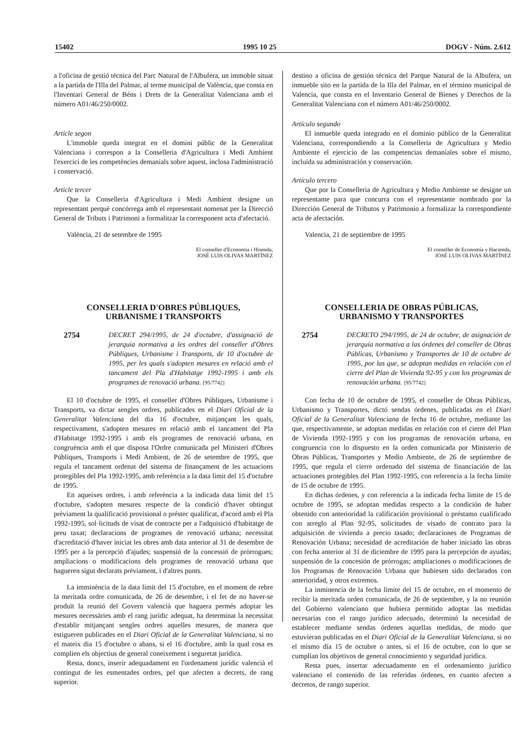15402 1995 10 25 DOGV - Núm. 2.612
a l'oficina de gestió tècnica del Parc Natural de l'Albufera, un immoble situat a la partida de l'Illa del Palmar, al terme municipal de València, que consta en l'Inventari General de Béns i Drets de la Generalitat Valenciana amb el número A01/46/250/0002.
Article segon
L'immoble queda integrat en el domini públic de la Generalitat Valenciana i correspon a la Conselleria d'Agricultura i Medi Ambient l'exercici de les competències demanials sobre aquest, inclosa l'administració i conservació.
Article tercer
Que la Conselleria d'Agricultura i Medi Ambient designe un representant perquè concórrega amb el representant nomenat per la Direcció General de Tributs i Patrimoni a formalitzar la corresponent acta d'afectació.
València, 21 de setembre de 1995
El conseller d'Economia i Hisenda,
JOSÉ LUIS OLIVAS MARTÍNEZ
CONSELLERIA D'OBRES PÚBLIQUES,
URBANISME I TRANSPORTS
2754 DECRET 294/1995, de 24 d'octubre, d'assignació de jerarquia normativa a les ordres del conseller d'Obres Públiques, Urbanisme i Transports, de 10 d'octubre de 1995, per les quals s'adopten mesures en relació amb el tancament del Pla d'Habitatge 1992-1995 i amb els programes de renovació urbana. [95/7742]
El 10 d'octubre de 1995, el conseller d'Obres Públiques, Urbanisme i Transports, va dictar sengles ordres, publicades en el Diari Oficial de la Generalitat Valenciana del dia 16 d'octubre, mitjançant les quals, respectivament, s'adopten mesures en relació amb el tancament del Pla d'Habitatge 1992-1995 i amb els programes de renovació urbana, en congruència amb el que disposa l'Ordre comunicada pel Ministeri d'Obres Públiques, Transports i Medi Ambient, de 26 de setembre de 1995, que regula el tancament ordenat del sistema de finançament de les actuacions protegibles del Pla 1992-1995, amb referència a la data límit del 15 d'octubre de 1995.
En aqueixes ordres, i amb referència a la indicada data límit del 15 d'octubre, s'adopten mesures respecte de la condició d'haver obtingut prèviament la qualificació provisional o préstec qualificat, d'acord amb el Pla 1992-1995, sol·licituds de visat de contracte per a l'adquisició d'habitatge de preu taxat; declaracions de programes de renovació urbana; necessitat d'acreditació d'haver iniciat les obres amb data anterior al 31 de desembre de 1995 per a la percepció d'ajudes; suspensió de la concessió de pròrrogues; ampliacions o modificacions dels programes de renovació urbana que hagueren sigut declarats prèviament, i d'altres punts.
La imminència de la data límit del 15 d'octubre, en el moment de rebre la meritada ordre comunicada, de 26 de desembre, i el fet de no haver-se produït la reunió del Govern valencià que haguera permés adoptar les mesures necessàries amb el rang jurídic adequat, ha determinat la necessitat d'establir mitjançant sengles ordres aquelles mesures, de manera que estigueren publicades en el Diari Oficial de la Generalitat Valenciana, si no el mateix dia 15 d'octubre o abans, si el 16 d'octubre, amb la qual cosa es complien els objectius de general coneixement i seguretat jurídica.
Resta, doncs, inserir adequadament en l'ordenament jurídic valencià el contingut de les esmentades ordres, pel que afecten a decrets, de rang superior.
destino a oficina de gestión técnica del Parque Natural de la Albufera, un inmueble sito en la partida de la Illa del Palmar, en el término municipal de Valencia, que consta en el Inventario General de Bienes y Derechos de la Generalitat Valenciana con el número A01/46/250/0002.
Artículo segundo
El inmueble queda integrado en el dominio público de la Generalitat Valenciana, correspondiendo a la Conselleria de Agricultura y Medio Ambiente el ejercicio de las competencias demaniales sobre el mismo, incluida su administración y conservación.
Artículo tercero
Que por la Conselleria de Agricultura y Medio Ambiente se designe un representante para que concurra con el representante nombrado por la Dirección General de Tributos y Patrimonio a formalizar la correspondiente acta de afectación.
Valencia, 21 de septiembre de 1995
El conseller de Economía y Hacienda,
JOSÉ LUIS OLIVAS MARTÍNEZ
CONSELLERIA DE OBRAS PÚBLICAS,
URBANISMO Y TRANSPORTES
2754 DECRETO 294/1995, de 24 de octubre, de asignación de jerarquía normativa a las órdenes del conseller de Obras Públicas, Urbanismo y Transportes de 10 de octubre de 1995, por las que, se adoptan medidas en relación con el cierre del Plan de Vivienda 92-95 y con los programas de renovación urbana. [95/7742]
Con fecha de 10 de octubre de 1995, el conseller de Obras Públicas, Urbanismo y Transportes, dictó sendas órdenes, publicadas en el Diari Oficial de la Generalitat Valenciana de fecha 16 de octubre, mediante las que, respectivamente, se adoptan medidas en relación con el cierre del Plan de Vivienda 1992-1995 y con los programas de renovación urbana, en congruencia con lo dispuesto en la orden comunicada por Ministerio de Obras Públicas, Transportes y Medio Ambiente, de 26 de septiembre de 1995, que regula el cierre ordenado del sistema de financiación de las actuaciones protegibles del Plan 1992-1995, con referencia a la fecha límite de 15 de octubre de 1995.
En dichas órdenes, y con referencia a la indicada fecha límite de 15 de octubre de 1995, se adoptan medidas respecto a la condición de haber obtenido con anterioridad la calificación provisional o préstamo cualificado con arreglo al Plan 92-95, solicitudes de visado de contrato para la adquisición de vivienda a precio tasado; declaraciones de Programas de Renovación Urbana; necesidad de acreditación de haber iniciado las obras con fecha anterior al 31 de diciembre de 1995 para la percepción de ayudas; suspensión de la concesión de prórrogas; ampliaciones o modificaciones de los Programas de Renovación Urbana que hubiesen sido declarados con anterioridad, y otros extremos.
La inminencia de la fecha límite del 15 de octubre, en el momento de recibir la meritada orden comunicada, de 26 de septiembre, y la no reunión del Gobierno valenciano que hubiera permitido adoptar las medidas necesarias con el rango jurídico adecuado, determinó la necesidad de establecer mediante sendas órdenes aquellas medidas, de modo que estuvieran publicadas en el Diari Oficial de la Generalitat Valenciana, si no el mismo día 15 de octubre o antes, si el 16 de octubre, con lo que se cumplían los objetivos de general conocimiento y seguridad jurídica.
Resta pues, insertar adecuadamente en el ordenamiento jurídico valenciano el contenido de las referidas órdenes, en cuanto afecten a decretos, de rango superior.